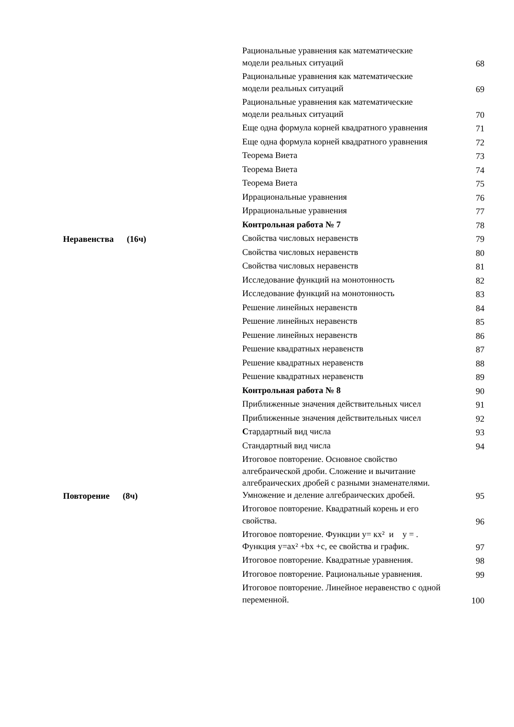| | Рациональные уравнения как математические модели реальных ситуаций | 68 |
| | Рациональные уравнения как математические модели реальных ситуаций | 69 |
| | Рациональные уравнения как математические модели реальных ситуаций | 70 |
| | Еще одна формула корней квадратного уравнения | 71 |
| | Еще одна формула корней квадратного уравнения | 72 |
| | Теорема Виета | 73 |
| | Теорема Виета | 74 |
| | Теорема Виета | 75 |
| | Иррациональные уравнения | 76 |
| | Иррациональные уравнения | 77 |
| | Контрольная работа № 7 | 78 |
| Неравенства (16ч) | Свойства числовых неравенств | 79 |
| | Свойства числовых неравенств | 80 |
| | Свойства числовых неравенств | 81 |
| | Исследование функций на монотонность | 82 |
| | Исследование функций на монотонность | 83 |
| | Решение линейных неравенств | 84 |
| | Решение линейных неравенств | 85 |
| | Решение линейных неравенств | 86 |
| | Решение квадратных неравенств | 87 |
| | Решение квадратных неравенств | 88 |
| | Решение квадратных неравенств | 89 |
| | Контрольная работа № 8 | 90 |
| | Приближенные значения действительных чисел | 91 |
| | Приближенные значения действительных чисел | 92 |
| | С тардартный вид числа | 93 |
| | Стандартный вид числа | 94 |
| Повторение (8ч) | Итоговое повторение. Основное свойство алгебраической дроби. Сложение и вычитание алгебраических дробей с разными знаменателями. Умножение и деление алгебраических дробей. | 95 |
| | Итоговое повторение. Квадратный корень и его свойства. | 96 |
| | Итоговое повторение. Функции у= кх² и у = . Функция у=ах² +bх +с, ее свойства и график. | 97 |
| | Итоговое повторение. Квадратные уравнения. | 98 |
| | Итоговое повторение. Рациональные уравнения. | 99 |
| | Итоговое повторение. Линейное неравенство с одной переменной. | 100 |